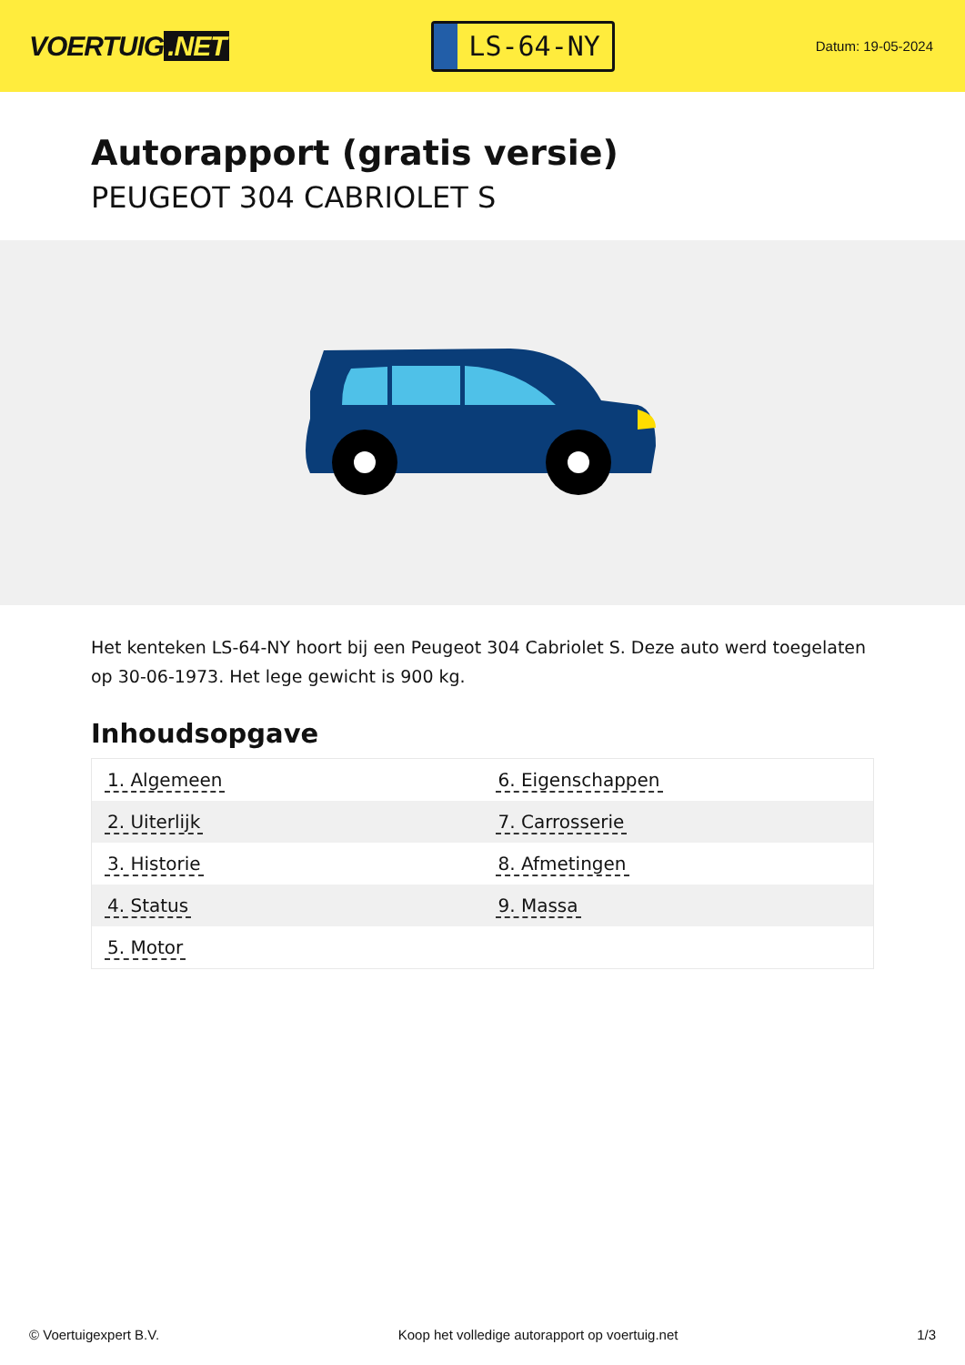VOERTUIG.NET
LS-64-NY
Datum: 19-05-2024
Autorapport (gratis versie)
PEUGEOT 304 CABRIOLET S
Het kenteken LS-64-NY hoort bij een Peugeot 304 Cabriolet S. Deze auto werd toegelaten op 30-06-1973. Het lege gewicht is 900 kg.
Inhoudsopgave
| 1. Algemeen | 6. Eigenschappen |
| 2. Uiterlijk | 7. Carrosserie |
| 3. Historie | 8. Afmetingen |
| 4. Status | 9. Massa |
| 5. Motor | |
© Voertuigexpert B.V. Koop het volledige autorapport op voertuig.net 1/3